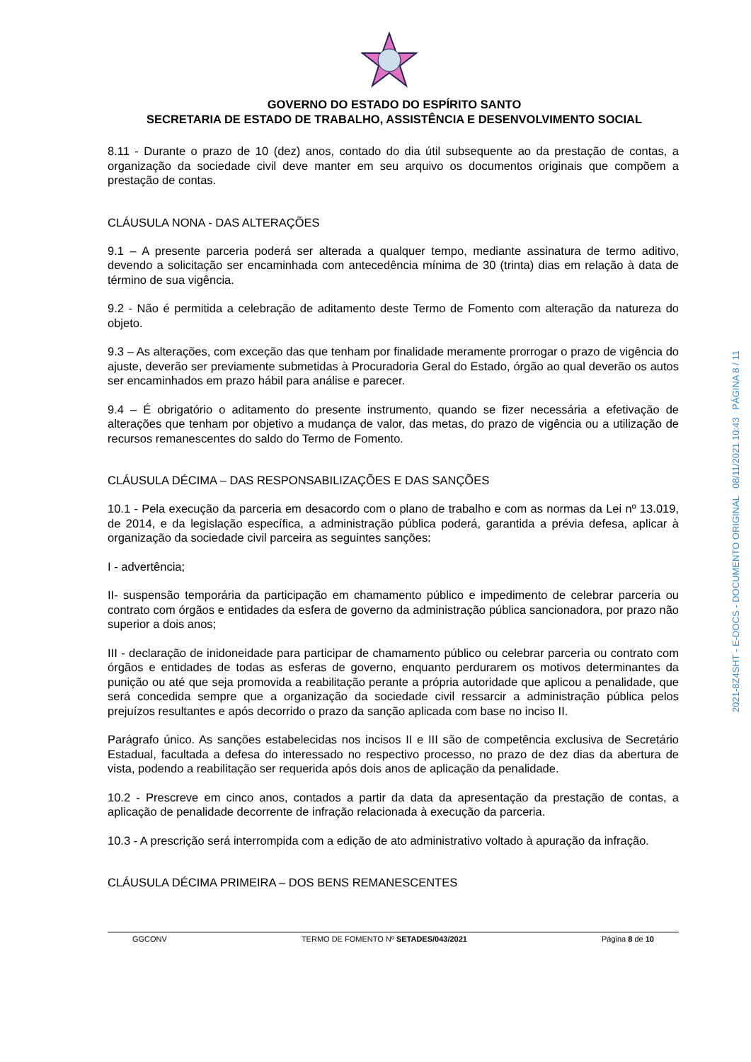GOVERNO DO ESTADO DO ESPÍRITO SANTO
SECRETARIA DE ESTADO DE TRABALHO, ASSISTÊNCIA E DESENVOLVIMENTO SOCIAL
8.11 - Durante o prazo de 10 (dez) anos, contado do dia útil subsequente ao da prestação de contas, a organização da sociedade civil deve manter em seu arquivo os documentos originais que compõem a prestação de contas.
CLÁUSULA NONA - DAS ALTERAÇÕES
9.1 – A presente parceria poderá ser alterada a qualquer tempo, mediante assinatura de termo aditivo, devendo a solicitação ser encaminhada com antecedência mínima de 30 (trinta) dias em relação à data de término de sua vigência.
9.2 - Não é permitida a celebração de aditamento deste Termo de Fomento com alteração da natureza do objeto.
9.3 – As alterações, com exceção das que tenham por finalidade meramente prorrogar o prazo de vigência do ajuste, deverão ser previamente submetidas à Procuradoria Geral do Estado, órgão ao qual deverão os autos ser encaminhados em prazo hábil para análise e parecer.
9.4 – É obrigatório o aditamento do presente instrumento, quando se fizer necessária a efetivação de alterações que tenham por objetivo a mudança de valor, das metas, do prazo de vigência ou a utilização de recursos remanescentes do saldo do Termo de Fomento.
CLÁUSULA DÉCIMA – DAS RESPONSABILIZAÇÕES E DAS SANÇÕES
10.1 - Pela execução da parceria em desacordo com o plano de trabalho e com as normas da Lei nº 13.019, de 2014, e da legislação específica, a administração pública poderá, garantida a prévia defesa, aplicar à organização da sociedade civil parceira as seguintes sanções:
I - advertência;
II- suspensão temporária da participação em chamamento público e impedimento de celebrar parceria ou contrato com órgãos e entidades da esfera de governo da administração pública sancionadora, por prazo não superior a dois anos;
III - declaração de inidoneidade para participar de chamamento público ou celebrar parceria ou contrato com órgãos e entidades de todas as esferas de governo, enquanto perdurarem os motivos determinantes da punição ou até que seja promovida a reabilitação perante a própria autoridade que aplicou a penalidade, que será concedida sempre que a organização da sociedade civil ressarcir a administração pública pelos prejuízos resultantes e após decorrido o prazo da sanção aplicada com base no inciso II.
Parágrafo único. As sanções estabelecidas nos incisos II e III são de competência exclusiva de Secretário Estadual, facultada a defesa do interessado no respectivo processo, no prazo de dez dias da abertura de vista, podendo a reabilitação ser requerida após dois anos de aplicação da penalidade.
10.2 - Prescreve em cinco anos, contados a partir da data da apresentação da prestação de contas, a aplicação de penalidade decorrente de infração relacionada à execução da parceria.
10.3 - A prescrição será interrompida com a edição de ato administrativo voltado à apuração da infração.
CLÁUSULA DÉCIMA PRIMEIRA – DOS BENS REMANESCENTES
GGCONV TERMO DE FOMENTO Nº SETADES/043/2021 Página 8 de 10
2021-8Z4SHT - E-DOCS - DOCUMENTO ORIGINAL 08/11/2021 10:43 PÁGINA 8 / 11